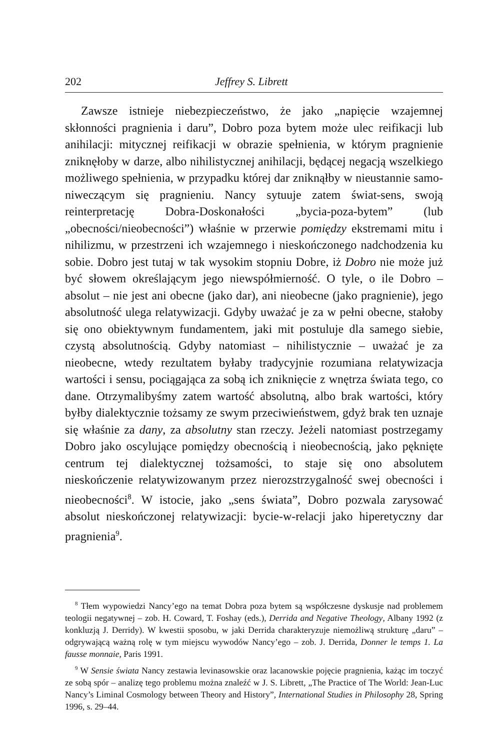202 Jeffrey S. Librett
Zawsze istnieje niebezpieczeństwo, że jako „napięcie wzajemnej skłonności pragnienia i daru”, Dobro poza bytem może ulec reifikacji lub anihilacji: mitycznej reifikacji w obrazie spełnienia, w którym pragnienie zniknęłoby w darze, albo nihilistycznej anihilacji, będącej negacją wszelkiego możliwego spełnienia, w przypadku której dar zniknąłby w nieustannie samo-niweczącym się pragnieniu. Nancy sytuuje zatem świat-sens, swoją reinterpretację Dobra-Doskonałości „bycia-poza-bytem” (lub „obecności/nieobecności”) właśnie w przerwie pomiędzy ekstremami mitu i nihilizmu, w przestrzeni ich wzajemnego i nieskończonego nadchodzenia ku sobie. Dobro jest tutaj w tak wysokim stopniu Dobre, iż Dobro nie może już być słowem określającym jego niewspółmierność. O tyle, o ile Dobro – absolut – nie jest ani obecne (jako dar), ani nieobecne (jako pragnienie), jego absolutność ulega relatywizacji. Gdyby uważać je za w pełni obecne, stałoby się ono obiektywnym fundamentem, jaki mit postuluje dla samego siebie, czystą absolutnością. Gdyby natomiast – nihilistycznie – uważać je za nieobecne, wtedy rezultatem byłaby tradycyjnie rozumiana relatywizacja wartości i sensu, pociągająca za sobą ich zniknięcie z wnętrza świata tego, co dane. Otrzymalibyśmy zatem wartość absolutną, albo brak wartości, który byłby dialektycznie tożsamy ze swym przeciwieństwem, gdyż brak ten uznaje się właśnie za dany, za absolutny stan rzeczy. Jeżeli natomiast postrzegamy Dobro jako oscylujące pomiędzy obecnością i nieobecnością, jako pęknięte centrum tej dialektycznej tożsamości, to staje się ono absolutem nieskończenie relatywizowanym przez nierozstrzygalność swej obecności i nieobecności<sup>8</sup>. W istocie, jako „sens świata”, Dobro pozwala zarysować absolut nieskończonej relatywizacji: bycie-w-relacji jako hiperetyczny dar pragnienia<sup>9</sup>.
<sup>8</sup> Tłem wypowiedzi Nancy’ego na temat Dobra poza bytem są współczesne dyskusje nad problemem teologii negatywnej – zob. H. Coward, T. Foshay (eds.), Derrida and Negative Theology, Albany 1992 (z konkluzją J. Derridy). W kwestii sposobu, w jaki Derrida charakteryzuje niemożliwą strukturę „daru” – odgrywającą ważną rolę w tym miejscu wywodów Nancy’ego – zob. J. Derrida, Donner le temps 1. La fausse monnaie, Paris 1991.
<sup>9</sup> W Sensie świata Nancy zestawia levinasowskie oraz lacanowskie pojęcie pragnienia, każąc im toczyć ze sobą spór – analizę tego problemu można znaleźć w J. S. Librett, „The Practice of The World: Jean-Luc Nancy’s Liminal Cosmology between Theory and History”, International Studies in Philosophy 28, Spring 1996, s. 29–44.